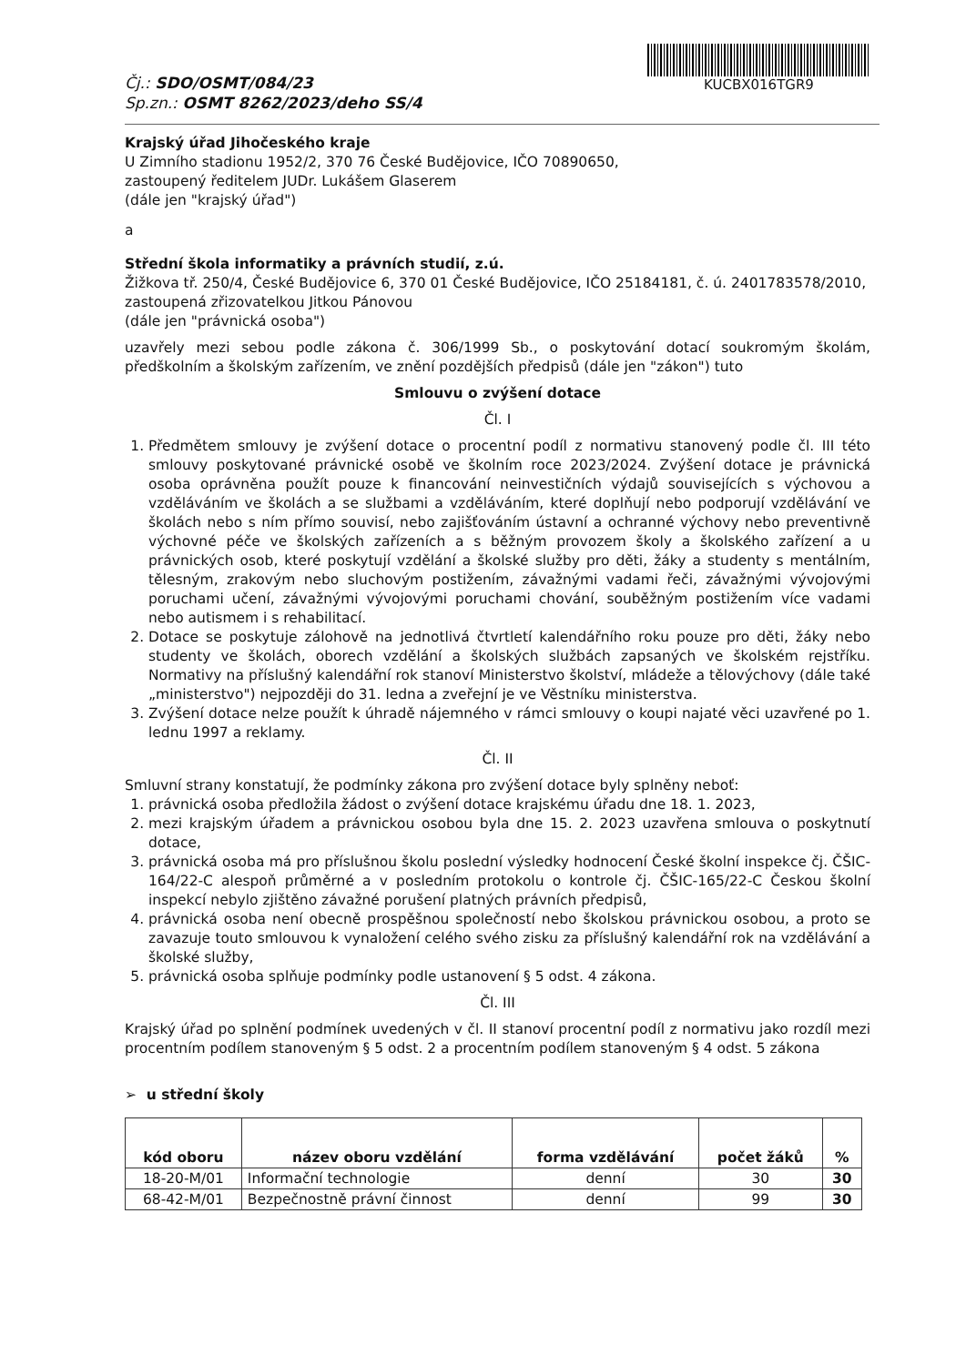Čj.: SDO/OSMT/084/23
Sp.zn.: OSMT 8262/2023/deho SS/4
KUCBX016TGR9
Krajský úřad Jihočeského kraje
U Zimního stadionu 1952/2, 370 76 České Budějovice, IČO 70890650,
zastoupený ředitelem JUDr. Lukášem Glaserem
(dále jen "krajský úřad")
a
Střední škola informatiky a právních studií, z.ú.
Žižkova tř. 250/4, České Budějovice 6, 370 01 České Budějovice, IČO 25184181, č. ú. 2401783578/2010,
zastoupená zřizovatelkou Jitkou Pánovou
(dále jen "právnická osoba")
uzavřely mezi sebou podle zákona č. 306/1999 Sb., o poskytování dotací soukromým školám, předškolním a školským zařízením, ve znění pozdějších předpisů (dále jen "zákon") tuto
Smlouvu o zvýšení dotace
Čl. I
1. Předmětem smlouvy je zvýšení dotace o procentní podíl z normativu stanovený podle čl. III této smlouvy poskytované právnické osobě ve školním roce 2023/2024. Zvýšení dotace je právnická osoba oprávněna použít pouze k financování neinvestičních výdajů souvisejících s výchovou a vzděláváním ve školách a se službami a vzděláváním, které doplňují nebo podporují vzdělávání ve školách nebo s ním přímo souvisí, nebo zajišťováním ústavní a ochranné výchovy nebo preventivně výchovné péče ve školských zařízeních a s běžným provozem školy a školského zařízení a u právnických osob, které poskytují vzdělání a školské služby pro děti, žáky a studenty s mentálním, tělesným, zrakovým nebo sluchovým postižením, závažnými vadami řeči, závažnými vývojovými poruchami učení, závažnými vývojovými poruchami chování, souběžným postižením více vadami nebo autismem i s rehabilitací.
2. Dotace se poskytuje zálohově na jednotlivá čtvrtletí kalendářního roku pouze pro děti, žáky nebo studenty ve školách, oborech vzdělání a školských službách zapsaných ve školském rejstříku. Normativy na příslušný kalendářní rok stanoví Ministerstvo školství, mládeže a tělovýchovy (dále také „ministerstvo") nejpozději do 31. ledna a zveřejní je ve Věstníku ministerstva.
3. Zvýšení dotace nelze použít k úhradě nájemného v rámci smlouvy o koupi najaté věci uzavřené po 1. lednu 1997 a reklamy.
Čl. II
Smluvní strany konstatují, že podmínky zákona pro zvýšení dotace byly splněny neboť:
1. právnická osoba předložila žádost o zvýšení dotace krajskému úřadu dne 18. 1. 2023,
2. mezi krajským úřadem a právnickou osobou byla dne 15. 2. 2023 uzavřena smlouva o poskytnutí dotace,
3. právnická osoba má pro příslušnou školu poslední výsledky hodnocení České školní inspekce čj. ČŠIC-164/22-C alespoň průměrné a v posledním protokolu o kontrole čj. ČŠIC-165/22-C Českou školní inspekcí nebylo zjištěno závažné porušení platných právních předpisů,
4. právnická osoba není obecně prospěšnou společností nebo školskou právnickou osobou, a proto se zavazuje touto smlouvou k vynaložení celého svého zisku za příslušný kalendářní rok na vzdělávání a školské služby,
5. právnická osoba splňuje podmínky podle ustanovení § 5 odst. 4 zákona.
Čl. III
Krajský úřad po splnění podmínek uvedených v čl. II stanoví procentní podíl z normativu jako rozdíl mezi procentním podílem stanoveným § 5 odst. 2 a procentním podílem stanoveným § 4 odst. 5 zákona
➢ u střední školy
| kód oboru | název oboru vzdělání | forma vzdělávání | počet žáků | % |
| --- | --- | --- | --- | --- |
| 18-20-M/01 | Informační technologie | denní | 30 | 30 |
| 68-42-M/01 | Bezpečnostně právní činnost | denní | 99 | 30 |